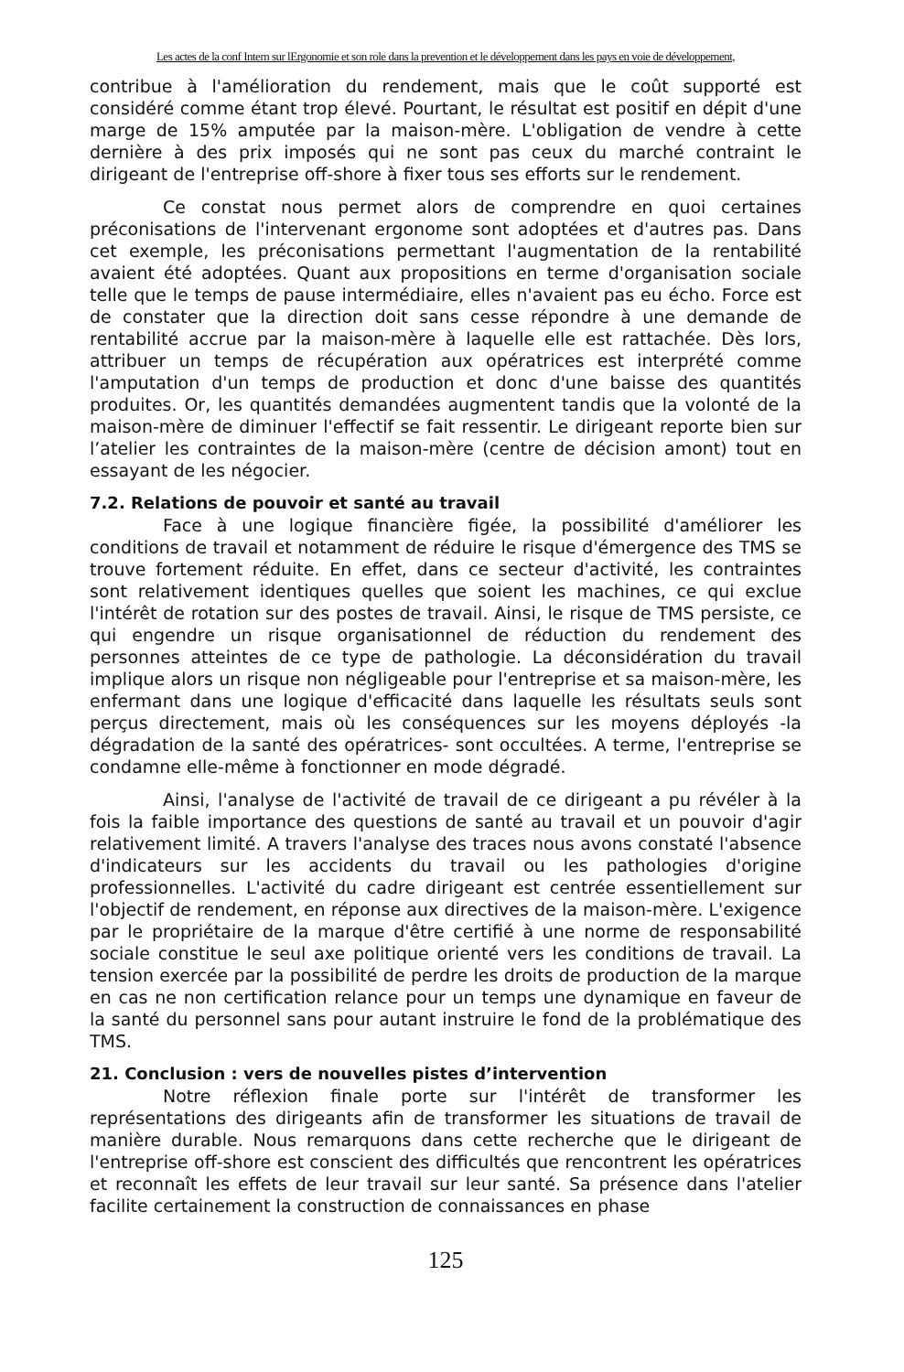Les actes de la conf Intern sur lErgonomie et son role dans la prevention et le développement dans les pays en voie de développement,
contribue à l'amélioration du rendement, mais que le coût supporté est considéré comme étant trop élevé. Pourtant, le résultat est positif en dépit d'une marge de 15% amputée par la maison-mère. L'obligation de vendre à cette dernière à des prix imposés qui ne sont pas ceux du marché contraint le dirigeant de l'entreprise off-shore à fixer tous ses efforts sur le rendement.
Ce constat nous permet alors de comprendre en quoi certaines préconisations de l'intervenant ergonome sont adoptées et d'autres pas. Dans cet exemple, les préconisations permettant l'augmentation de la rentabilité avaient été adoptées. Quant aux propositions en terme d'organisation sociale telle que le temps de pause intermédiaire, elles n'avaient pas eu écho. Force est de constater que la direction doit sans cesse répondre à une demande de rentabilité accrue par la maison-mère à laquelle elle est rattachée. Dès lors, attribuer un temps de récupération aux opératrices est interprété comme l'amputation d'un temps de production et donc d'une baisse des quantités produites. Or, les quantités demandées augmentent tandis que la volonté de la maison-mère de diminuer l'effectif se fait ressentir. Le dirigeant reporte bien sur l’atelier les contraintes de la maison-mère (centre de décision amont) tout en essayant de les négocier.
7.2. Relations de pouvoir et santé au travail
Face à une logique financière figée, la possibilité d'améliorer les conditions de travail et notamment de réduire le risque d'émergence des TMS se trouve fortement réduite. En effet, dans ce secteur d'activité, les contraintes sont relativement identiques quelles que soient les machines, ce qui exclue l'intérêt de rotation sur des postes de travail. Ainsi, le risque de TMS persiste, ce qui engendre un risque organisationnel de réduction du rendement des personnes atteintes de ce type de pathologie. La déconsidération du travail implique alors un risque non négligeable pour l'entreprise et sa maison-mère, les enfermant dans une logique d'efficacité dans laquelle les résultats seuls sont perçus directement, mais où les conséquences sur les moyens déployés -la dégradation de la santé des opératrices- sont occultées. A terme, l'entreprise se condamne elle-même à fonctionner en mode dégradé.
Ainsi, l'analyse de l'activité de travail de ce dirigeant a pu révéler à la fois la faible importance des questions de santé au travail et un pouvoir d'agir relativement limité. A travers l'analyse des traces nous avons constaté l'absence d'indicateurs sur les accidents du travail ou les pathologies d'origine professionnelles. L'activité du cadre dirigeant est centrée essentiellement sur l'objectif de rendement, en réponse aux directives de la maison-mère. L'exigence par le propriétaire de la marque d'être certifié à une norme de responsabilité sociale constitue le seul axe politique orienté vers les conditions de travail. La tension exercée par la possibilité de perdre les droits de production de la marque en cas ne non certification relance pour un temps une dynamique en faveur de la santé du personnel sans pour autant instruire le fond de la problématique des TMS.
21. Conclusion : vers de nouvelles pistes d’intervention
Notre réflexion finale porte sur l'intérêt de transformer les représentations des dirigeants afin de transformer les situations de travail de manière durable. Nous remarquons dans cette recherche que le dirigeant de l'entreprise off-shore est conscient des difficultés que rencontrent les opératrices et reconnaît les effets de leur travail sur leur santé. Sa présence dans l'atelier facilite certainement la construction de connaissances en phase
125